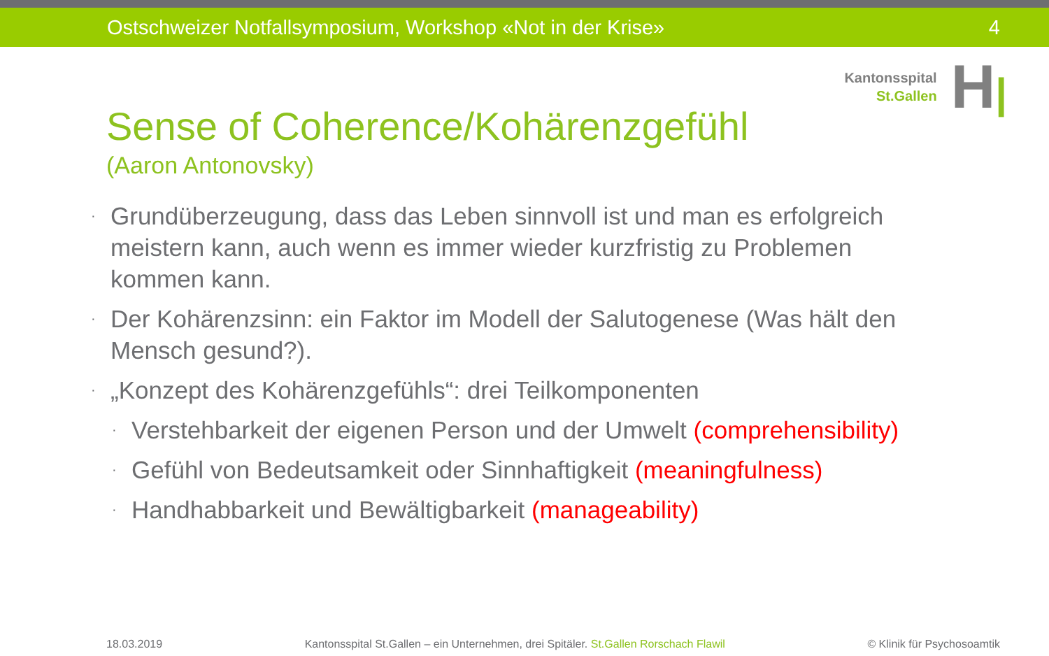Ostschweizer Notfallsymposium, Workshop «Not in der Krise» 4
Kantonsspital
St.Gallen
H|
Sense of Coherence/Kohärenzgefühl
(Aaron Antonovsky)
· Grundüberzeugung, dass das Leben sinnvoll ist und man es erfolgreich meistern kann, auch wenn es immer wieder kurzfristig zu Problemen kommen kann.
· Der Kohärenzsinn: ein Faktor im Modell der Salutogenese (Was hält den Mensch gesund?).
· „Konzept des Kohärenzgefühls“: drei Teilkomponenten
· Verstehbarkeit der eigenen Person und der Umwelt (comprehensibility)
· Gefühl von Bedeutsamkeit oder Sinnhaftigkeit (meaningfulness)
· Handhabbarkeit und Bewältigbarkeit (manageability)
18.03.2019 Kantonsspital St.Gallen – ein Unternehmen, drei Spitäler. St.Gallen Rorschach Flawil © Klinik für Psychosoamtik